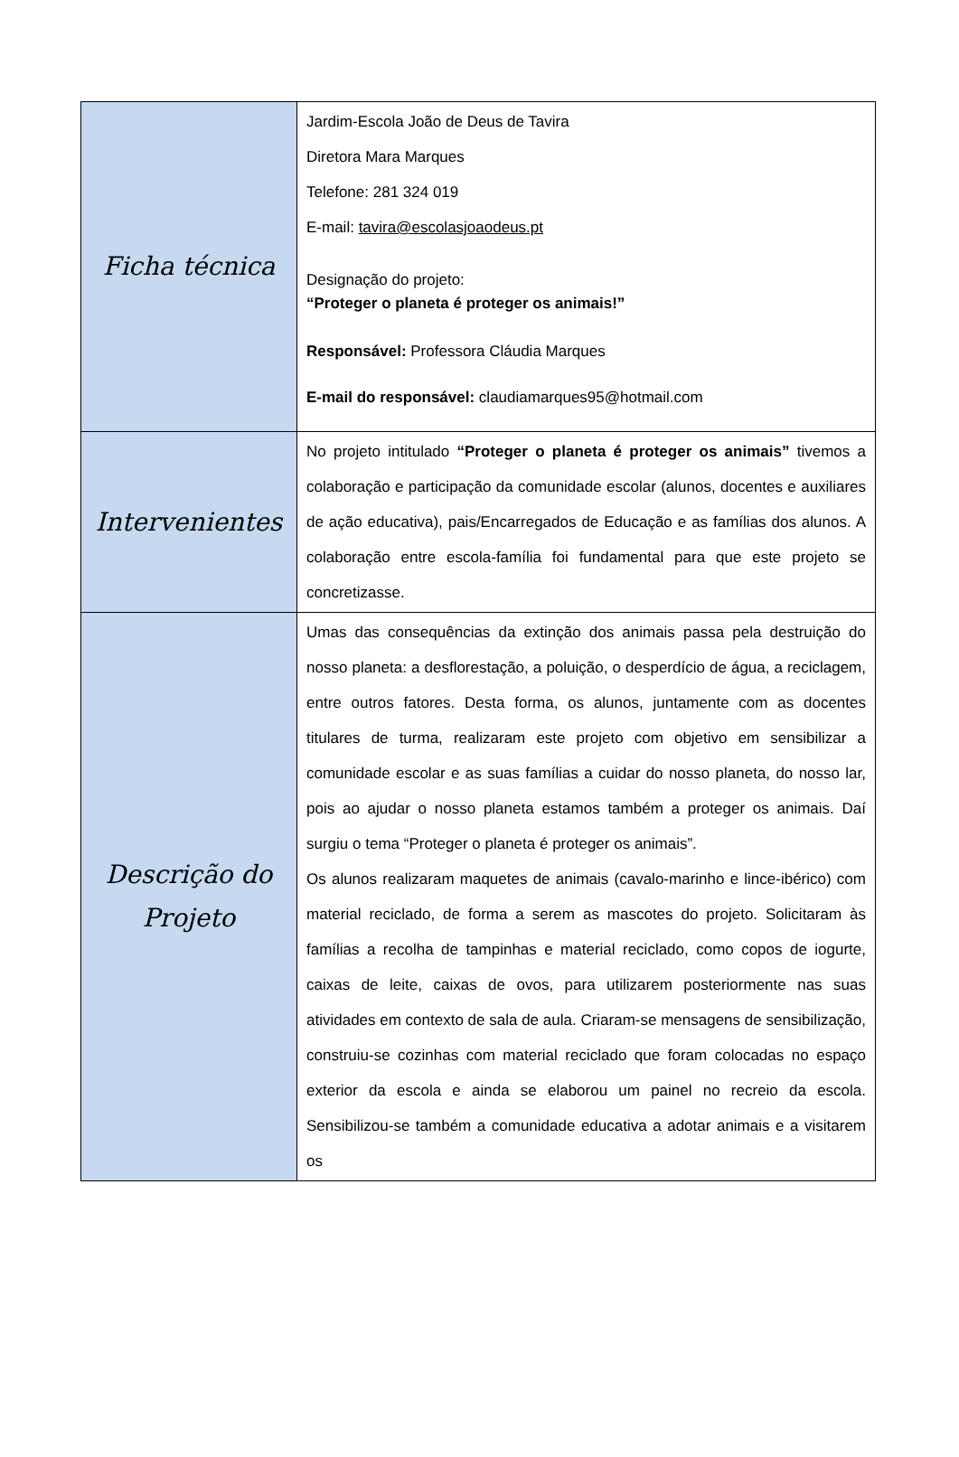| Ficha técnica | Jardim-Escola João de Deus de Tavira Diretora Mara Marques Telefone: 281 324 019 E-mail: tavira@escolasjoaodeus.pt Designação do projeto: “Proteger o planeta é proteger os animais!” Responsável: Professora Cláudia Marques E-mail do responsável: claudiamarques95@hotmail.com |
| Intervenientes | No projeto intitulado “Proteger o planeta é proteger os animais” tivemos a colaboração e participação da comunidade escolar (alunos, docentes e auxiliares de ação educativa), pais/Encarregados de Educação e as famílias dos alunos. A colaboração entre escola-família foi fundamental para que este projeto se concretizasse. |
| Descrição do Projeto | Umas das consequências da extinção dos animais passa pela destruição do nosso planeta: a desflorestação, a poluição, o desperdício de água, a reciclagem, entre outros fatores. Desta forma, os alunos, juntamente com as docentes titulares de turma, realizaram este projeto com objetivo em sensibilizar a comunidade escolar e as suas famílias a cuidar do nosso planeta, do nosso lar, pois ao ajudar o nosso planeta estamos também a proteger os animais. Daí surgiu o tema “Proteger o planeta é proteger os animais”. Os alunos realizaram maquetes de animais (cavalo-marinho e lince-ibérico) com material reciclado, de forma a serem as mascotes do projeto. Solicitaram às famílias a recolha de tampinhas e material reciclado, como copos de iogurte, caixas de leite, caixas de ovos, para utilizarem posteriormente nas suas atividades em contexto de sala de aula. Criaram-se mensagens de sensibilização, construiu-se cozinhas com material reciclado que foram colocadas no espaço exterior da escola e ainda se elaborou um painel no recreio da escola. Sensibilizou-se também a comunidade educativa a adotar animais e a visitarem os |